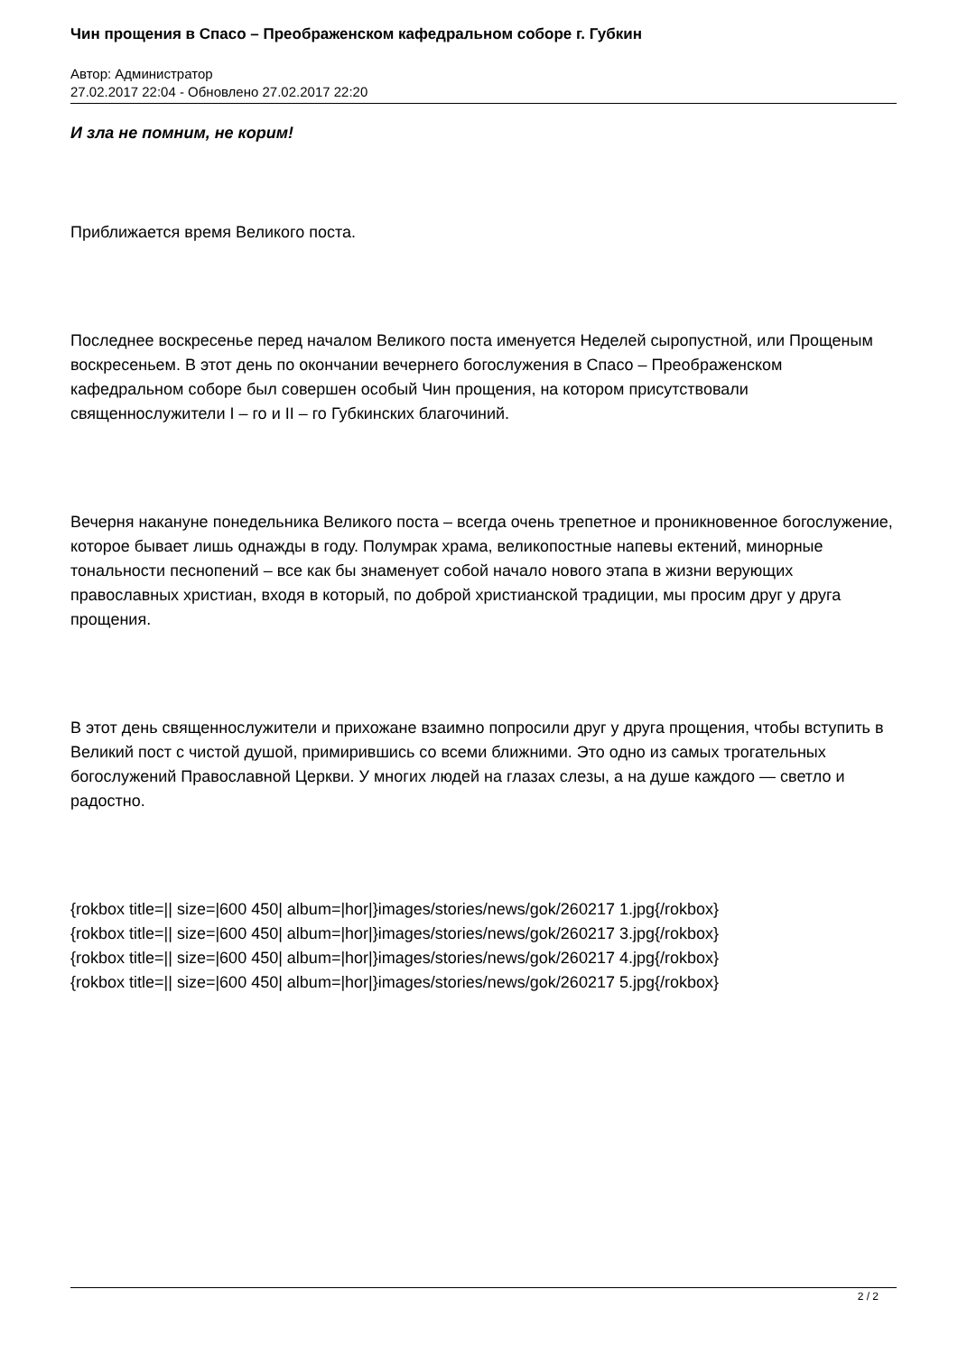Чин прощения в Спасо – Преображенском кафедральном соборе г. Губкин
Автор: Администратор
27.02.2017 22:04 - Обновлено 27.02.2017 22:20
И зла не помним, не корим!
Приближается время Великого поста.
Последнее воскресенье перед началом Великого поста именуется Неделей сыропустной, или Прощеным воскресеньем. В этот день по окончании вечернего богослужения в Спасо – Преображенском кафедральном соборе был совершен особый Чин прощения, на котором присутствовали священнослужители I – го и II – го Губкинских благочиний.
Вечерня накануне понедельника Великого поста – всегда очень трепетное и проникновенное богослужение, которое бывает лишь однажды в году. Полумрак храма, великопостные напевы ектений, минорные тональности песнопений – все как бы знаменует собой начало нового этапа в жизни верующих православных христиан, входя в который, по доброй христианской традиции, мы просим друг у друга прощения.
В этот день священнослужители и прихожане взаимно попросили друг у друга прощения, чтобы вступить в Великий пост с чистой душой, примирившись со всеми ближними. Это одно из самых трогательных богослужений Православной Церкви. У многих людей на глазах слезы, а на душе каждого — светло и радостно.
{rokbox title=|| size=|600 450| album=|hor|}images/stories/news/gok/260217 1.jpg{/rokbox}
{rokbox title=|| size=|600 450| album=|hor|}images/stories/news/gok/260217 3.jpg{/rokbox}
{rokbox title=|| size=|600 450| album=|hor|}images/stories/news/gok/260217 4.jpg{/rokbox}
{rokbox title=|| size=|600 450| album=|hor|}images/stories/news/gok/260217 5.jpg{/rokbox}
2 / 2